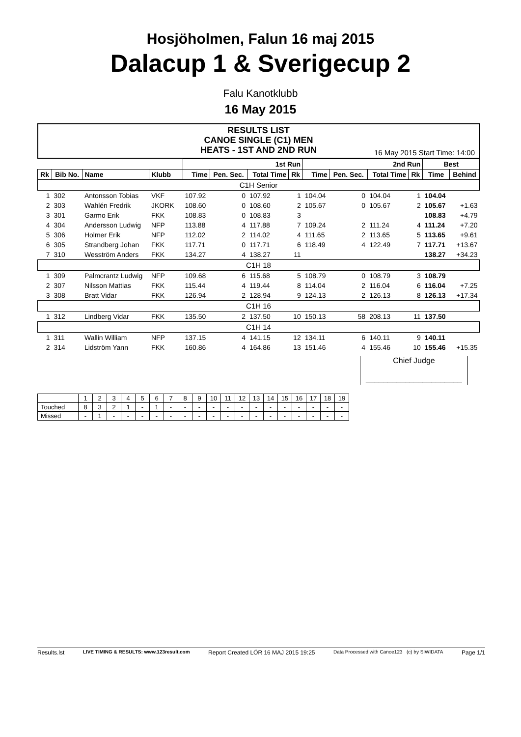Hosjöholmen, Falun 16 maj 2015
Dalacup 1 & Sverigecup 2
Falu Kanotklubb
16 May 2015
RESULTS LIST
CANOE SINGLE (C1) MEN
HEATS - 1ST AND 2ND RUN
16 May 2015 Start Time: 14:00
| | | | | | 1st Run | | | | 2nd Run | | | | Best | |
| --- | --- | --- | --- | --- | --- | --- | --- | --- | --- | --- | --- | --- | --- | --- |
| Rk | Bib No. | Name | Klubb | | Time | Pen. Sec. | Total Time | Rk | Time | Pen. Sec. | Total Time | Rk | Time | Behind |
| C1H Senior | | | | | | | | | | | | | | |
| 1 | 302 | Antonsson Tobias | VKF | | 107.92 | 0 | 107.92 | 1 | 104.04 | 0 | 104.04 | 1 | 104.04 | |
| 2 | 303 | Wahlén Fredrik | JKORK | | 108.60 | 0 | 108.60 | 2 | 105.67 | 0 | 105.67 | 2 | 105.67 | +1.63 |
| 3 | 301 | Garmo Erik | FKK | | 108.83 | 0 | 108.83 | 3 | | | | | 108.83 | +4.79 |
| 4 | 304 | Andersson Ludwig | NFP | | 113.88 | 4 | 117.88 | 7 | 109.24 | 2 | 111.24 | 4 | 111.24 | +7.20 |
| 5 | 306 | Holmer Erik | NFP | | 112.02 | 2 | 114.02 | 4 | 111.65 | 2 | 113.65 | 5 | 113.65 | +9.61 |
| 6 | 305 | Strandberg Johan | FKK | | 117.71 | 0 | 117.71 | 6 | 118.49 | 4 | 122.49 | 7 | 117.71 | +13.67 |
| 7 | 310 | Wesström Anders | FKK | | 134.27 | 4 | 138.27 | 11 | | | | | 138.27 | +34.23 |
| C1H 18 | | | | | | | | | | | | | | |
| 1 | 309 | Palmcrantz Ludwig | NFP | | 109.68 | 6 | 115.68 | 5 | 108.79 | 0 | 108.79 | 3 | 108.79 | |
| 2 | 307 | Nilsson Mattias | FKK | | 115.44 | 4 | 119.44 | 8 | 114.04 | 2 | 116.04 | 6 | 116.04 | +7.25 |
| 3 | 308 | Bratt Vidar | FKK | | 126.94 | 2 | 128.94 | 9 | 124.13 | 2 | 126.13 | 8 | 126.13 | +17.34 |
| C1H 16 | | | | | | | | | | | | | | |
| 1 | 312 | Lindberg Vidar | FKK | | 135.50 | 2 | 137.50 | 10 | 150.13 | 58 | 208.13 | 11 | 137.50 | |
| C1H 14 | | | | | | | | | | | | | | |
| 1 | 311 | Wallin William | NFP | | 137.15 | 4 | 141.15 | 12 | 134.11 | 6 | 140.11 | 9 | 140.11 | |
| 2 | 314 | Lidström Yann | FKK | | 160.86 | 4 | 164.86 | 13 | 151.46 | 4 | 155.46 | 10 | 155.46 | +15.35 |
Chief Judge
______________________
| | 1 | 2 | 3 | 4 | 5 | 6 | 7 | 8 | 9 | 10 | 11 | 12 | 13 | 14 | 15 | 16 | 17 | 18 | 19 |
| Touched | 8 | 3 | 2 | 1 | - | 1 | - | - | - | - | - | - | - | - | - | - | - | - | - |
| Missed | - | 1 | - | - | - | - | - | - | - | - | - | - | - | - | - | - | - | - | - |
Results.lst LIVE TIMING & RESULTS: www.123result.com Report Created LÖR 16 MAJ 2015 19:25 Data Processed with Canoe123 (c) by SIWIDATA Page 1/1